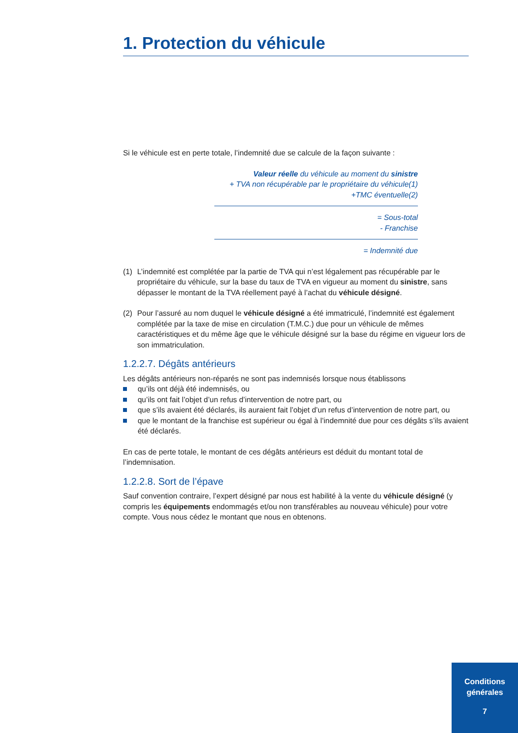1. Protection du véhicule
Si le véhicule est en perte totale, l’indemnité due se calcule de la façon suivante :
Valeur réelle du véhicule au moment du sinistre
+ TVA non récupérable par le propriétaire du véhicule(1)
+TMC éventuelle(2)
= Sous-total
- Franchise
= Indemnité due
(1) L’indemnité est complétée par la partie de TVA qui n’est légalement pas récupérable par le propriétaire du véhicule, sur la base du taux de TVA en vigueur au moment du sinistre, sans dépasser le montant de la TVA réellement payé à l’achat du véhicule désigné.
(2) Pour l’assuré au nom duquel le véhicule désigné a été immatriculé, l’indemnité est également complétée par la taxe de mise en circulation (T.M.C.) due pour un véhicule de mêmes caractéristiques et du même âge que le véhicule désigné sur la base du régime en vigueur lors de son immatriculation.
1.2.2.7. Dégâts antérieurs
Les dégâts antérieurs non-réparés ne sont pas indemnisés lorsque nous établissons
qu’ils ont déjà été indemnisés, ou
qu’ils ont fait l’objet d’un refus d’intervention de notre part, ou
que s’ils avaient été déclarés, ils auraient fait l’objet d’un refus d’intervention de notre part, ou
que le montant de la franchise est supérieur ou égal à l’indemnité due pour ces dégâts s’ils avaient été déclarés.
En cas de perte totale, le montant de ces dégâts antérieurs est déduit du montant total de l’indemnisation.
1.2.2.8. Sort de l’épave
Sauf convention contraire, l’expert désigné par nous est habilité à la vente du véhicule désigné (y compris les équipements endommagés et/ou non transférables au nouveau véhicule) pour votre compte. Vous nous cédez le montant que nous en obtenons.
Conditions
générales
7